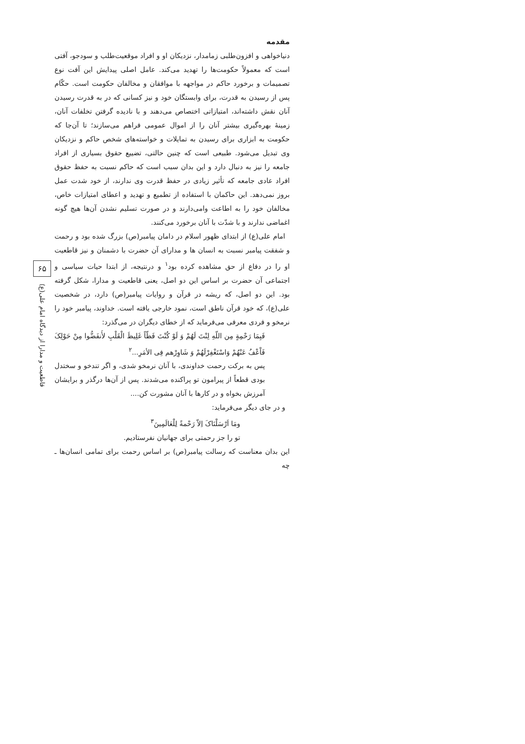۶۵
قاطعیت و مدارا از دیدگاه امام علی(ع)
مقدمه
دنیاخواهی و افزون‌طلبی زمامدار، نزدیکان او و افراد موقعیت‌طلب و سودجو، آفتی است که معمولاً حکومت‌ها را تهدید می‌کند. عامل اصلی پیدایش این آفت نوع تصمیمات و برخورد حاکم در مواجهه با موافقان و مخالفان حکومت است. حکّام پس از رسیدن به قدرت، برای وابستگان خود و نیز کسانی که در به قدرت رسیدن آنان نقش داشته‌اند، امتیازاتی اختصاص می‌دهند و با نادیده گرفتن تخلفات آنان، زمینهٔ بهره‌گیری بیشتر آنان را از اموال عمومی فراهم می‌سازند؛ تا آن‌جا که حکومت به ابزاری برای رسیدن به تمایلات و خواسته‌های شخص حاکم و نزدیکان وی تبدیل می‌شود. طبیعی است که چنین حالتی، تضییع حقوق بسیاری از افراد جامعه را نیز به دنبال دارد و این بدان سبب است که حاکم نسبت به حفظ حقوق افراد عادی جامعه که تأثیر زیادی در حفظ قدرت وی ندارند، از خود شدت عمل بروز نمی‌دهد. این حاکمان با استفاده از تطمیع و تهدید و اعطای امتیازات خاص، مخالفان خود را به اطاعت وامی‌دارند و در صورت تسلیم نشدن آن‌ها هیچ گونه اغماضی ندارند و با شدّت با آنان برخورد می‌کنند.
امام علی(ع) از ابتدای ظهور اسلام در دامان پیامبر(ص) بزرگ شده بود و رحمت و شفقت پیامبر نسبت به انسان ها و مدارای آن حضرت با دشمنان و نیز قاطعیت او را در دفاع از حق مشاهده کرده بود<sup>۱</sup> و درنتیجه، از ابتدا حیات سیاسی و اجتماعی آن حضرت بر اساس این دو اصل، یعنی قاطعیت و مدارا، شکل گرفته بود. این دو اصل، که ریشه در قرآن و روایات پیامبر(ص) دارد، در شخصیت علی(ع)، که خود قرآن ناطق است، نمود خارجی یافته است. خداوند، پیامبر خود را نرمخو و فردی معرفی می‌فرماید که از خطای دیگران در می‌گذرد:
فَبِمَا رَحْمِةٍ مِن اللّهِ لِنْتَ لَهُمْ وَ لَوْ كُنْتَ فَظّاً غَلِيظَ الْقَلْبِ لأَنفَضُّوا مِنْ حَوْلِکَ فَاْعْفُ عَنْهُمْ وَاسْتَغْفِرْلَهُمْ وَ شَاوِرْهم فِى الأمَرِ...<sup>۲</sup>
پس به برکت رحمت خداوندی، با آنان نرمخو شدی، و اگر تندخو و سختدل بودی قطعاً از پیرامون تو پراکنده می‌شدند. پس از آن‌ها درگذر و برایشان آمرزش بخواه و در کارها با آنان مشورت کن....
و در جای دیگر می‌فرماید:
ومَا اَرْسَلْنَاکَ اِلاّ رَحْمةً لِلْعَالَمِينَ<sup>۳</sup>
تو را جز رحمتی برای جهانیان نفرستادیم.
این بدان معناست که رسالت پیامبر(ص) بر اساس رحمت برای تمامی انسان‌ها ـ چه